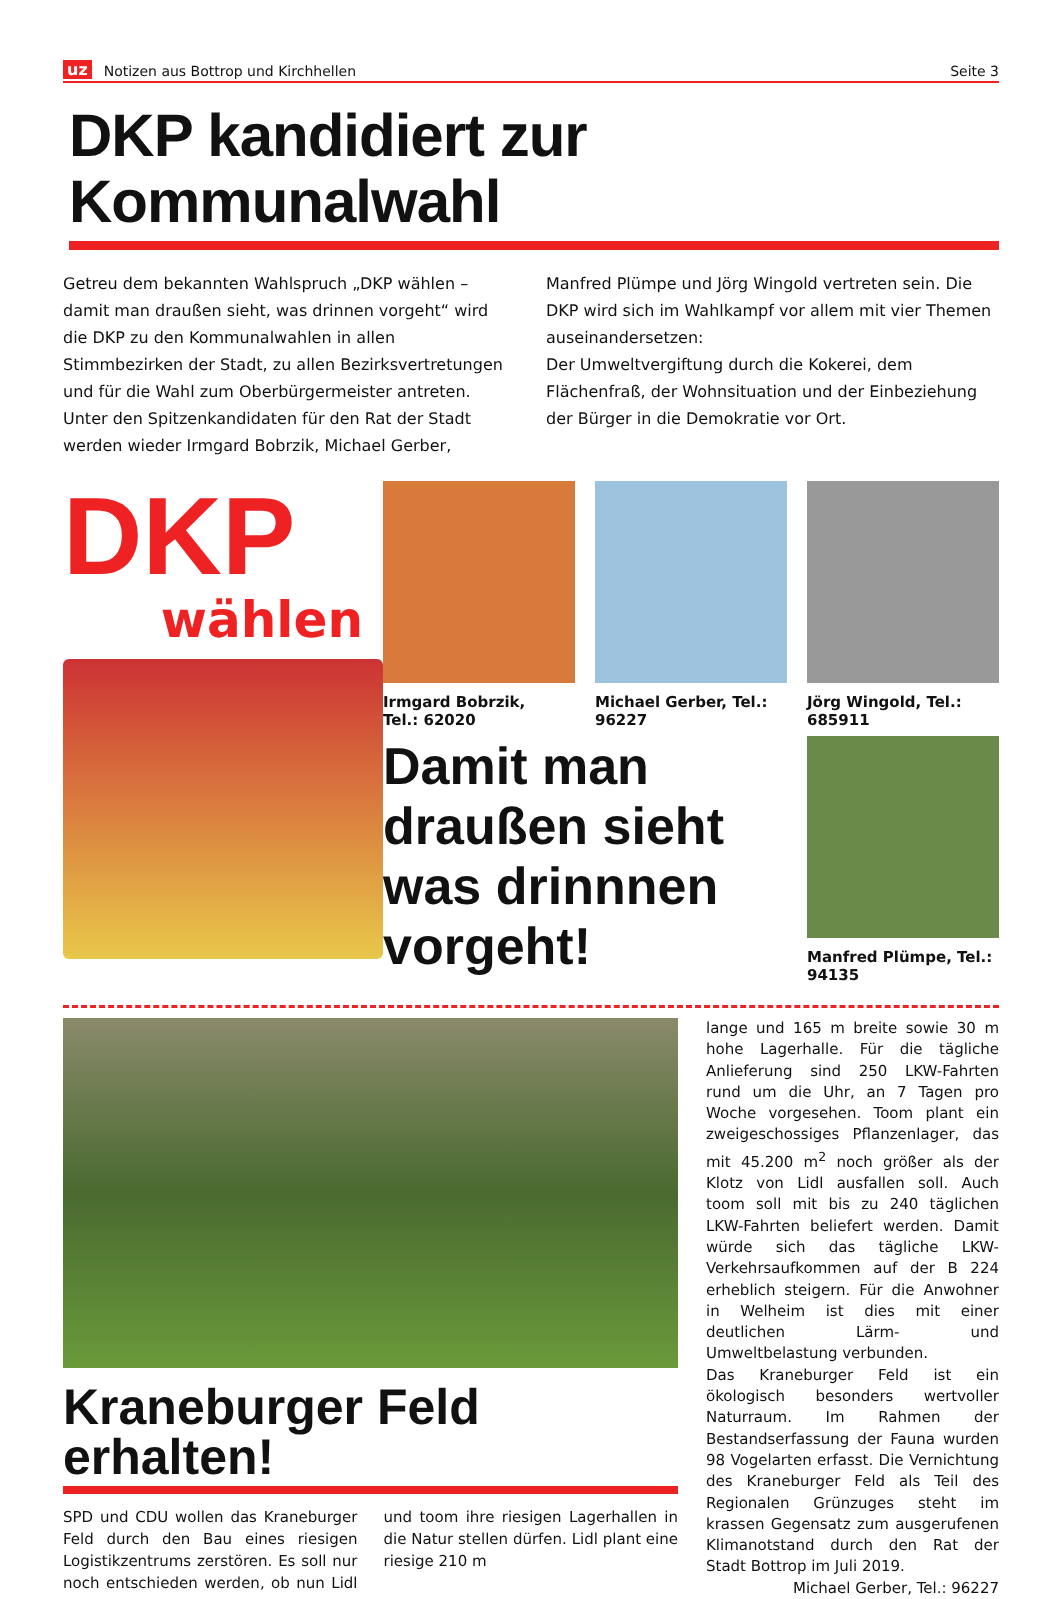uz Notizen aus Bottrop und Kirchhellen Seite 3
DKP kandidiert zur Kommunalwahl
Getreu dem bekannten Wahlspruch „DKP wählen – damit man draußen sieht, was drinnen vorgeht“ wird die DKP zu den Kommunalwahlen in allen Stimmbezirken der Stadt, zu allen Bezirksvertretungen und für die Wahl zum Oberbürgermeister antreten. Unter den Spitzenkandidaten für den Rat der Stadt werden wieder Irmgard Bobrzik, Michael Gerber, Manfred Plümpe und Jörg Wingold vertreten sein. Die DKP wird sich im Wahlkampf vor allem mit vier Themen auseinandersetzen:
Der Umweltvergiftung durch die Kokerei, dem Flächenfraß, der Wohnsituation und der Einbeziehung der Bürger in die Demokratie vor Ort.
DKP
wählen
Irmgard Bobrzik,
Tel.: 62020
Michael Gerber, Tel.: 96227
Jörg Wingold, Tel.: 685911
Damit man draußen sieht was drinnnen vorgeht!
Manfred Plümpe, Tel.: 94135
Kraneburger Feld erhalten!
SPD und CDU wollen das Kraneburger Feld durch den Bau eines riesigen Logistikzentrums zerstören. Es soll nur noch entschieden werden, ob nun Lidl und toom ihre riesigen Lagerhallen in die Natur stellen dürfen. Lidl plant eine riesige 210 m
lange und 165 m breite sowie 30 m hohe Lagerhalle. Für die tägliche Anlieferung sind 250 LKW-Fahrten rund um die Uhr, an 7 Tagen pro Woche vorgesehen. Toom plant ein zweigeschossiges Pflanzenlager, das mit 45.200 m<sup>2</sup> noch größer als der Klotz von Lidl ausfallen soll. Auch toom soll mit bis zu 240 täglichen LKW-Fahrten beliefert werden. Damit würde sich das tägliche LKW-Verkehrsaufkommen auf der B 224 erheblich steigern. Für die Anwohner in Welheim ist dies mit einer deutlichen Lärm- und Umweltbelastung verbunden.
Das Kraneburger Feld ist ein ökologisch besonders wertvoller Naturraum. Im Rahmen der Bestandserfassung der Fauna wurden 98 Vogelarten erfasst. Die Vernichtung des Kraneburger Feld als Teil des Regionalen Grünzuges steht im krassen Gegensatz zum ausgerufenen Klimanotstand durch den Rat der Stadt Bottrop im Juli 2019.
Michael Gerber, Tel.: 96227